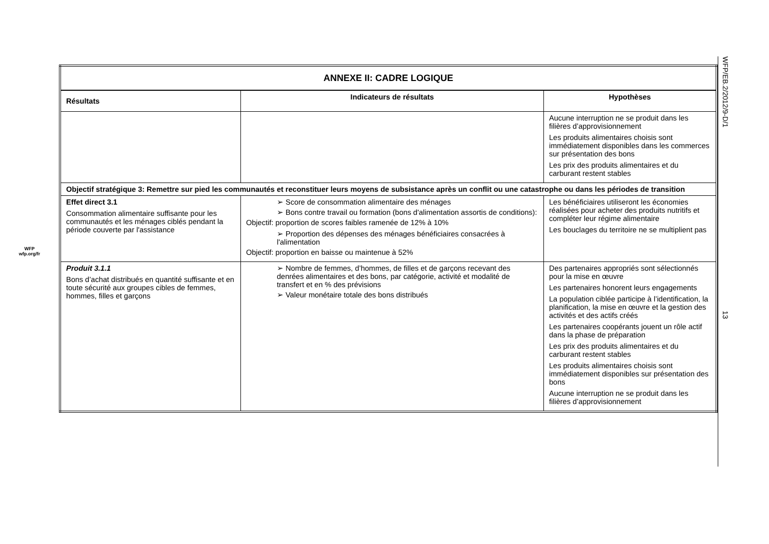WFP
wfp.org/fr
| ANNEXE II: CADRE LOGIQUE | | |
| --- | --- | --- |
| Résultats | Indicateurs de résultats | Hypothèses |
| | | Aucune interruption ne se produit dans les filières d’approvisionnement Les produits alimentaires choisis sont immédiatement disponibles dans les commerces sur présentation des bons Les prix des produits alimentaires et du carburant restent stables |
| Objectif stratégique 3: Remettre sur pied les communautés et reconstituer leurs moyens de subsistance après un conflit ou une catastrophe ou dans les périodes de transition | | |
| Effet direct 3.1 Consommation alimentaire suffisante pour les communautés et les ménages ciblés pendant la période couverte par l'assistance | ➢ Score de consommation alimentaire des ménages ➢ Bons contre travail ou formation (bons d'alimentation assortis de conditions): Objectif: proportion de scores faibles ramenée de 12% à 10% ➢ Proportion des dépenses des ménages bénéficiaires consacrées à l'alimentation Objectif: proportion en baisse ou maintenue à 52% | Les bénéficiaires utiliseront les économies réalisées pour acheter des produits nutritifs et compléter leur régime alimentaire Les bouclages du territoire ne se multiplient pas |
| Produit 3.1.1 Bons d’achat distribués en quantité suffisante et en toute sécurité aux groupes cibles de femmes, hommes, filles et garçons | ➢ Nombre de femmes, d’hommes, de filles et de garçons recevant des denrées alimentaires et des bons, par catégorie, activité et modalité de transfert et en % des prévisions ➢ Valeur monétaire totale des bons distribués | Des partenaires appropriés sont sélectionnés pour la mise en œuvre Les partenaires honorent leurs engagements La population ciblée participe à l’identification, la planification, la mise en œuvre et la gestion des activités et des actifs créés Les partenaires coopérants jouent un rôle actif dans la phase de préparation Les prix des produits alimentaires et du carburant restent stables Les produits alimentaires choisis sont immédiatement disponibles sur présentation des bons Aucune interruption ne se produit dans les filières d’approvisionnement |
WFP/EB.2/2012/9-D/1 13